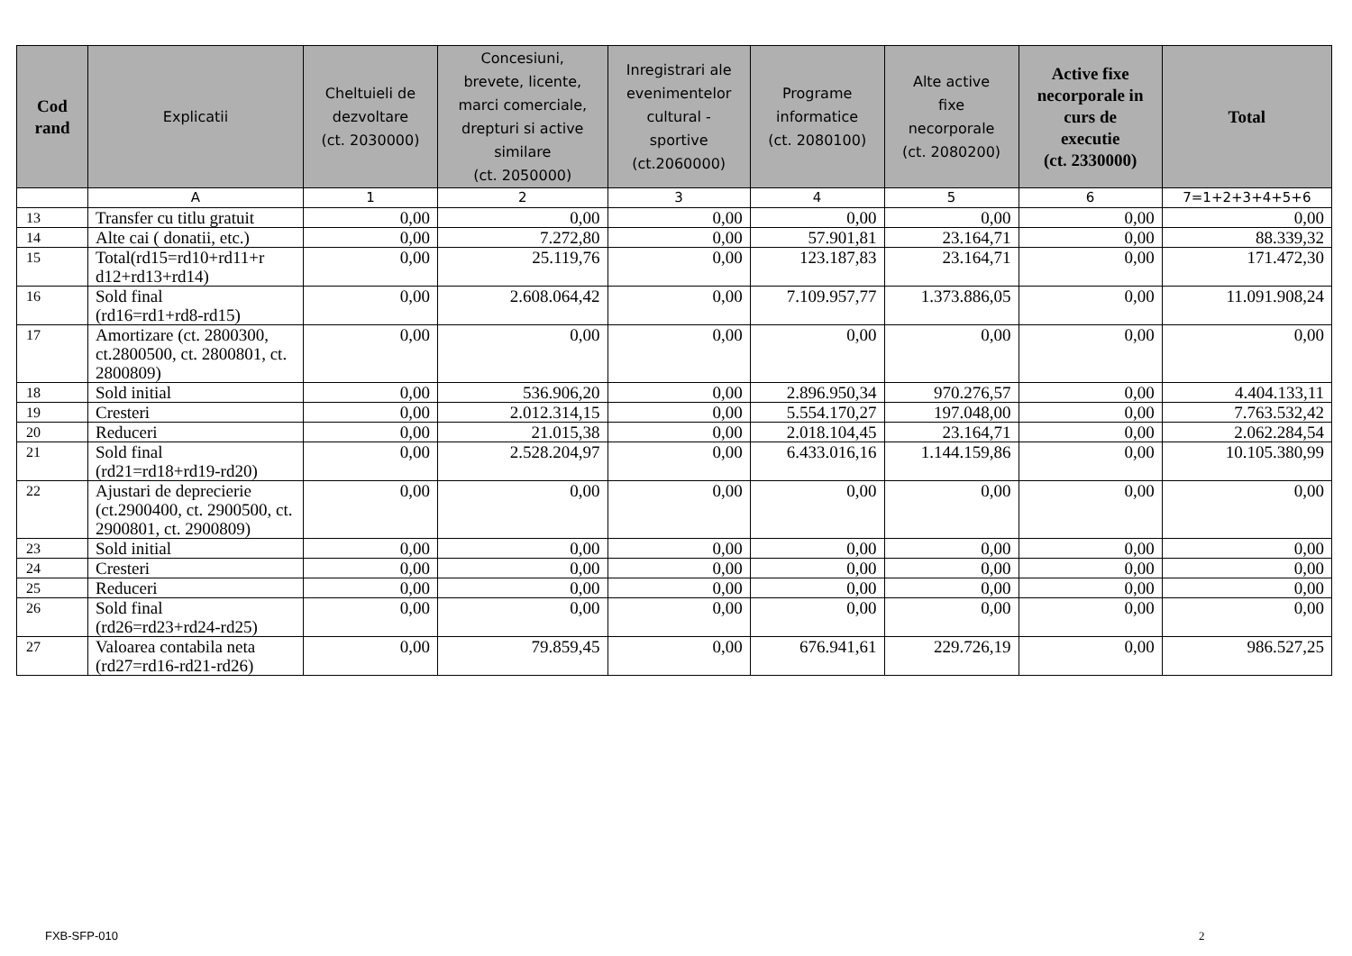| Cod rand | Explicatii | Cheltuieli de dezvoltare (ct. 2030000) | Concesiuni, brevete, licente, marci comerciale, drepturi si active similare (ct. 2050000) | Inregistrari ale evenimentelor cultural - sportive (ct.2060000) | Programe informatice (ct. 2080100) | Alte active fixe necorporale (ct. 2080200) | Active fixe necorporale in curs de executie (ct. 2330000) | Total |
| --- | --- | --- | --- | --- | --- | --- | --- | --- |
| | A | 1 | 2 | 3 | 4 | 5 | 6 | 7=1+2+3+4+5+6 |
| 13 | Transfer cu titlu gratuit | 0,00 | 0,00 | 0,00 | 0,00 | 0,00 | 0,00 | 0,00 |
| 14 | Alte cai ( donatii, etc.) | 0,00 | 7.272,80 | 0,00 | 57.901,81 | 23.164,71 | 0,00 | 88.339,32 |
| 15 | Total(rd15=rd10+rd11+r d12+rd13+rd14) | 0,00 | 25.119,76 | 0,00 | 123.187,83 | 23.164,71 | 0,00 | 171.472,30 |
| 16 | Sold final (rd16=rd1+rd8-rd15) | 0,00 | 2.608.064,42 | 0,00 | 7.109.957,77 | 1.373.886,05 | 0,00 | 11.091.908,24 |
| 17 | Amortizare (ct. 2800300, ct.2800500, ct. 2800801, ct. 2800809) | 0,00 | 0,00 | 0,00 | 0,00 | 0,00 | 0,00 | 0,00 |
| 18 | Sold initial | 0,00 | 536.906,20 | 0,00 | 2.896.950,34 | 970.276,57 | 0,00 | 4.404.133,11 |
| 19 | Cresteri | 0,00 | 2.012.314,15 | 0,00 | 5.554.170,27 | 197.048,00 | 0,00 | 7.763.532,42 |
| 20 | Reduceri | 0,00 | 21.015,38 | 0,00 | 2.018.104,45 | 23.164,71 | 0,00 | 2.062.284,54 |
| 21 | Sold final (rd21=rd18+rd19-rd20) | 0,00 | 2.528.204,97 | 0,00 | 6.433.016,16 | 1.144.159,86 | 0,00 | 10.105.380,99 |
| 22 | Ajustari de deprecierie (ct.2900400, ct. 2900500, ct. 2900801, ct. 2900809) | 0,00 | 0,00 | 0,00 | 0,00 | 0,00 | 0,00 | 0,00 |
| 23 | Sold initial | 0,00 | 0,00 | 0,00 | 0,00 | 0,00 | 0,00 | 0,00 |
| 24 | Cresteri | 0,00 | 0,00 | 0,00 | 0,00 | 0,00 | 0,00 | 0,00 |
| 25 | Reduceri | 0,00 | 0,00 | 0,00 | 0,00 | 0,00 | 0,00 | 0,00 |
| 26 | Sold final (rd26=rd23+rd24-rd25) | 0,00 | 0,00 | 0,00 | 0,00 | 0,00 | 0,00 | 0,00 |
| 27 | Valoarea contabila neta (rd27=rd16-rd21-rd26) | 0,00 | 79.859,45 | 0,00 | 676.941,61 | 229.726,19 | 0,00 | 986.527,25 |
FXB-SFP-010 2